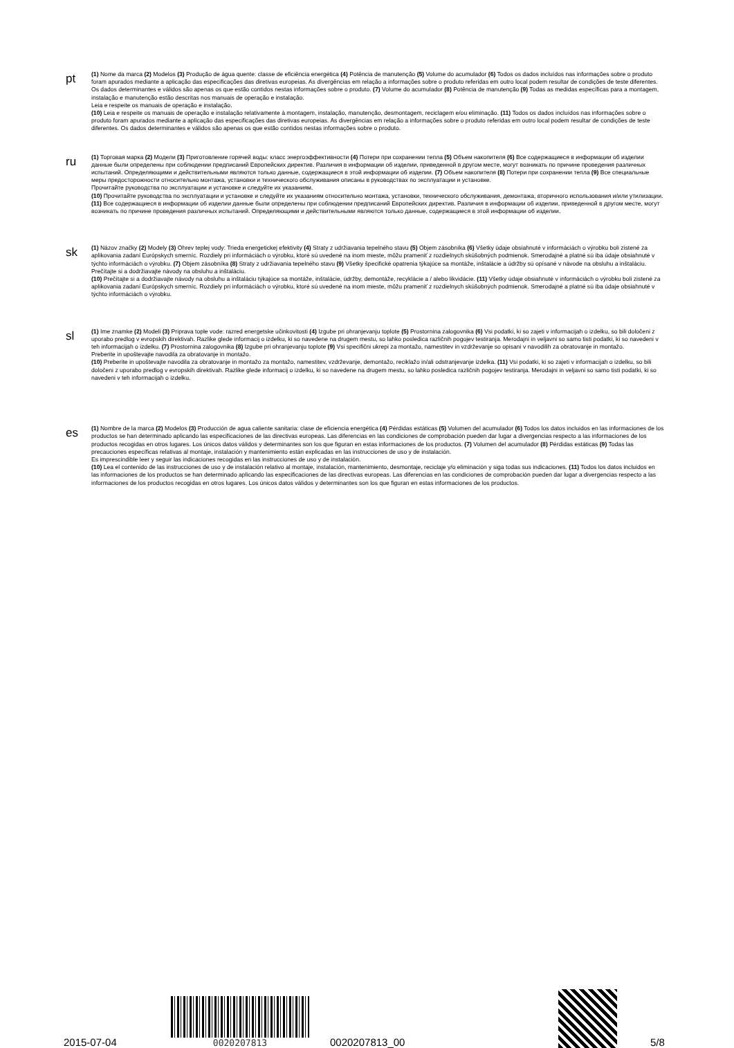pt
(1) Nome da marca (2) Modelos (3) Produção de água quente: classe de eficiência energética (4) Potência de manutenção (5) Volume do acumulador (6) Todos os dados incluídos nas informações sobre o produto foram apurados mediante a aplicação das especificações das diretivas europeias. As divergências em relação a informações sobre o produto referidas em outro local podem resultar de condições de teste diferentes. Os dados determinantes e válidos são apenas os que estão contidos nestas informações sobre o produto. (7) Volume do acumulador (8) Potência de manutenção (9) Todas as medidas específicas para a montagem, instalação e manutenção estão descritas nos manuais de operação e instalação.
Leia e respeite os manuais de operação e instalação.
(10) Leia e respeite os manuais de operação e instalação relativamente à montagem, instalação, manutenção, desmontagem, reciclagem e/ou eliminação. (11) Todos os dados incluídos nas informações sobre o produto foram apurados mediante a aplicação das especificações das diretivas europeias. As divergências em relação a informações sobre o produto referidas em outro local podem resultar de condições de teste diferentes. Os dados determinantes e válidos são apenas os que estão contidos nestas informações sobre o produto.
ru
(1) Торговая марка (2) Модели (3) Приготовление горячей воды: класс энергоэффективности (4) Потери при сохранении тепла (5) Объем накопителя (6) Все содержащиеся в информации об изделии данные были определены при соблюдении предписаний Европейских директив. Различия в информации об изделии, приведенной в другом месте, могут возникать по причине проведения различных испытаний. Определяющими и действительными являются только данные, содержащиеся в этой информации об изделии. (7) Объем накопителя (8) Потери при сохранении тепла (9) Все специальные меры предосторожности относительно монтажа, установки и технического обслуживания описаны в руководствах по эксплуатации и установке.
Прочитайте руководства по эксплуатации и установке и следуйте их указаниям.
(10) Прочитайте руководства по эксплуатации и установке и следуйте их указаниям относительно монтажа, установки, технического обслуживания, демонтажа, вторичного использования и/или утилизации. (11) Все содержащиеся в информации об изделии данные были определены при соблюдении предписаний Европейских директив. Различия в информации об изделии, приведенной в другом месте, могут возникать по причине проведения различных испытаний. Определяющими и действительными являются только данные, содержащиеся в этой информации об изделии.
sk
(1) Názov značky (2) Modely (3) Ohrev teplej vody: Trieda energetickej efektivity (4) Straty z udržiavania tepelného stavu (5) Objem zásobníka (6) Všetky údaje obsiahnuté v informáciách o výrobku boli zistené za aplikovania zadaní Európskych smerníc. Rozdiely pri informáciách o výrobku, ktoré sú uvedené na inom mieste, môžu prameniť z rozdielnych skúšobných podmienok. Smerodajné a platné sú iba údaje obsiahnuté v týchto informáciách o výrobku. (7) Objem zásobníka (8) Straty z udržiavania tepelného stavu (9) Všetky špecifické opatrenia týkajúce sa montáže, inštalácie a údržby sú opísané v návode na obsluhu a inštaláciu.
Prečítajte si a dodržiavajte návody na obsluhu a inštaláciu.
(10) Prečítajte si a dodržiavajte návody na obsluhu a inštaláciu týkajúce sa montáže, inštalácie, údržby, demontáže, recyklácie a / alebo likvidácie. (11) Všetky údaje obsiahnuté v informáciách o výrobku boli zistené za aplikovania zadaní Európskych smerníc. Rozdiely pri informáciách o výrobku, ktoré sú uvedené na inom mieste, môžu prameniť z rozdielnych skúšobných podmienok. Smerodajné a platné sú iba údaje obsiahnuté v týchto informáciách o výrobku.
sl
(1) Ime znamke (2) Modeli (3) Priprava tople vode: razred energetske učinkovitosti (4) Izgube pri ohranjevanju toplote (5) Prostornina zalogovnika (6) Vsi podatki, ki so zajeti v informacijah o izdelku, so bili določeni z uporabo predlog v evropskih direktivah. Razlike glede informacij o izdelku, ki so navedene na drugem mestu, so lahko posledica različnih pogojev testiranja. Merodajni in veljavni so samo tisti podatki, ki so navedeni v teh informacijah o izdelku. (7) Prostornina zalogovnika (8) Izgube pri ohranjevanju toplote (9) Vsi specifični ukrepi za montažo, namestitev in vzdrževanje so opisani v navodilih za obratovanje in montažo.
Preberite in upoštevajte navodila za obratovanje in montažo.
(10) Preberite in upoštevajte navodila za obratovanje in montažo za montažo, namestitev, vzdrževanje, demontažo, reciklažo in/ali odstranjevanje izdelka. (11) Vsi podatki, ki so zajeti v informacijah o izdelku, so bili določeni z uporabo predlog v evropskih direktivah. Razlike glede informacij o izdelku, ki so navedene na drugem mestu, so lahko posledica različnih pogojev testiranja. Merodajni in veljavni so samo tisti podatki, ki so navedeni v teh informacijah o izdelku.
es
(1) Nombre de la marca (2) Modelos (3) Producción de agua caliente sanitaria: clase de eficiencia energética (4) Pérdidas estáticas (5) Volumen del acumulador (6) Todos los datos incluidos en las informaciones de los productos se han determinado aplicando las especificaciones de las directivas europeas. Las diferencias en las condiciones de comprobación pueden dar lugar a divergencias respecto a las informaciones de los productos recogidas en otros lugares. Los únicos datos válidos y determinantes son los que figuran en estas informaciones de los productos. (7) Volumen del acumulador (8) Pérdidas estáticas (9) Todas las precauciones específicas relativas al montaje, instalación y mantenimiento están explicadas en las instrucciones de uso y de instalación.
Es imprescindible leer y seguir las indicaciones recogidas en las instrucciones de uso y de instalación.
(10) Lea el contenido de las instrucciones de uso y de instalación relativo al montaje, instalación, mantenimiento, desmontaje, reciclaje y/o eliminación y siga todas sus indicaciones. (11) Todos los datos incluidos en las informaciones de los productos se han determinado aplicando las especificaciones de las directivas europeas. Las diferencias en las condiciones de comprobación pueden dar lugar a divergencias respecto a las informaciones de los productos recogidas en otros lugares. Los únicos datos válidos y determinantes son los que figuran en estas informaciones de los productos.
2015-07-04
0020207813
0020207813_00
5/8